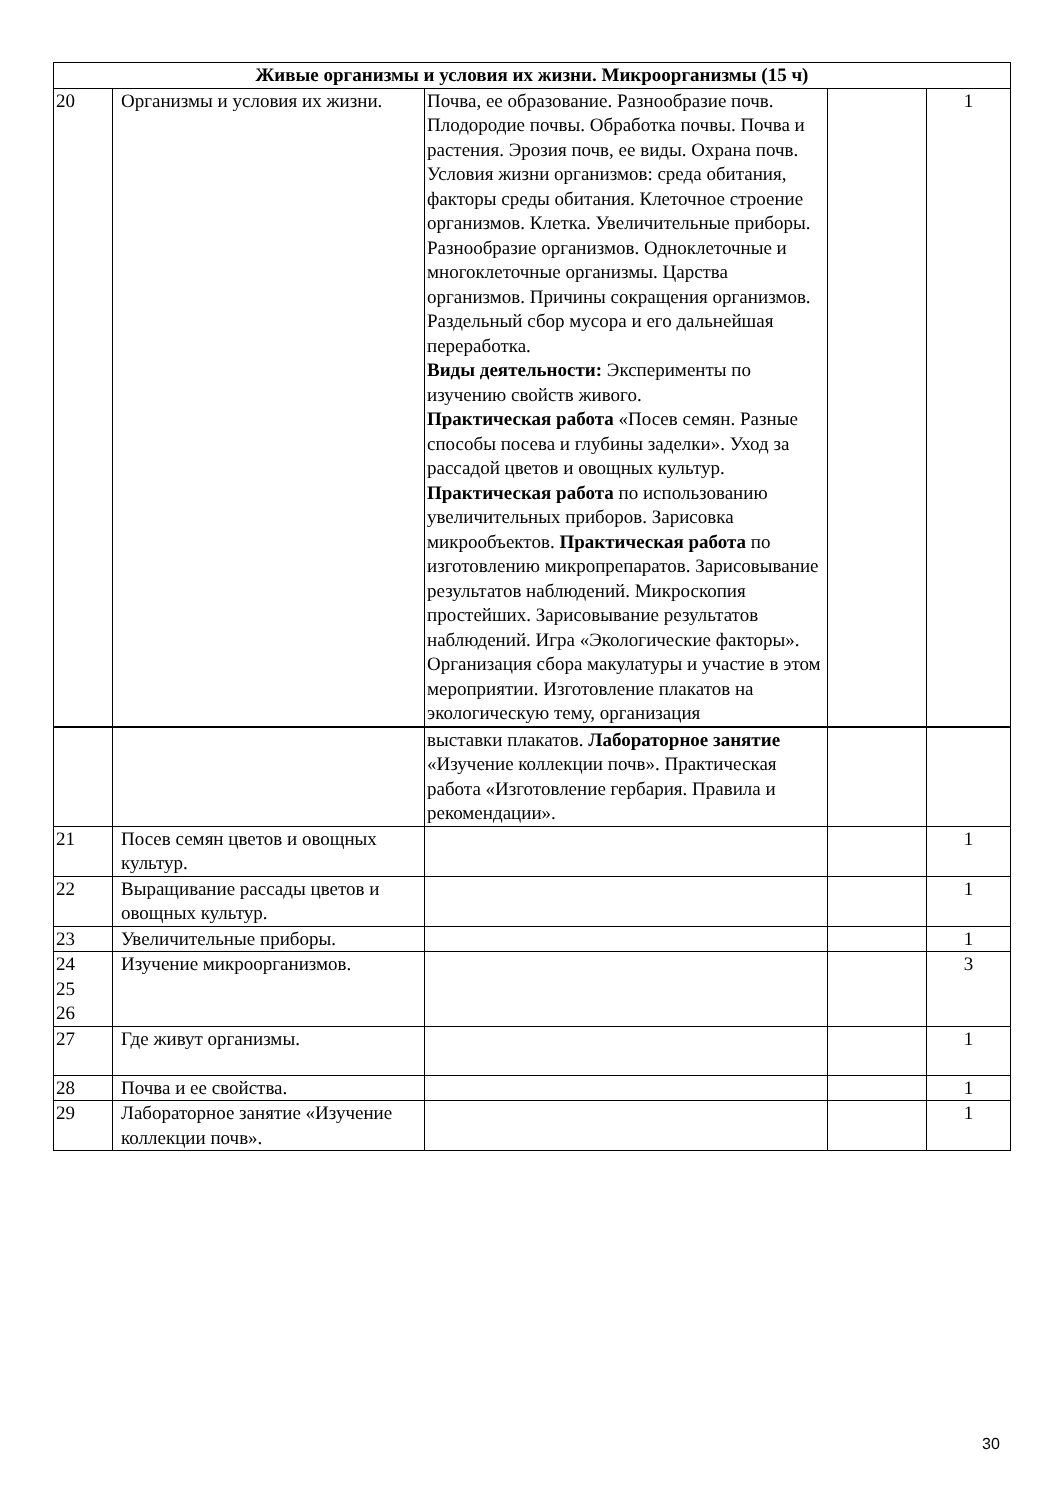| Живые организмы и условия их жизни. Микроорганизмы (15 ч) | | | | |
| --- | --- | --- | --- | --- |
| 20 | Организмы и условия их жизни. | Почва, ее образование. Разнообразие почв. Плодородие почвы. Обработка почвы. Почва и растения. Эрозия почв, ее виды. Охрана почв. Условия жизни организмов: среда обитания, факторы среды обитания. Клеточное строение организмов. Клетка. Увеличительные приборы. Разнообразие организмов. Одноклеточные и многоклеточные организмы. Царства организмов. Причины сокращения организмов. Раздельный сбор мусора и его дальнейшая переработка. Виды деятельности: Эксперименты по изучению свойств живого. Практическая работа «Посев семян. Разные способы посева и глубины заделки». Уход за рассадой цветов и овощных культур. Практическая работа по использованию увеличительных приборов. Зарисовка микрообъектов. Практическая работа по изготовлению микропрепаратов. Зарисовывание результатов наблюдений. Микроскопия простейших. Зарисовывание результатов наблюдений. Игра «Экологические факторы». Организация сбора макулатуры и участие в этом мероприятии. Изготовление плакатов на экологическую тему, организация | | 1 |
| | | выставки плакатов. Лабораторное занятие «Изучение коллекции почв». Практическая работа «Изготовление гербария. Правила и рекомендации». | | |
| 21 | Посев семян цветов и овощных культур. | | | 1 |
| 22 | Выращивание рассады цветов и овощных культур. | | | 1 |
| 23 | Увеличительные приборы. | | | 1 |
| 24 25 26 | Изучение микроорганизмов. | | | 3 |
| 27 | Где живут организмы. | | | 1 |
| 28 | Почва и ее свойства. | | | 1 |
| 29 | Лабораторное занятие «Изучение коллекции почв». | | | 1 |
30